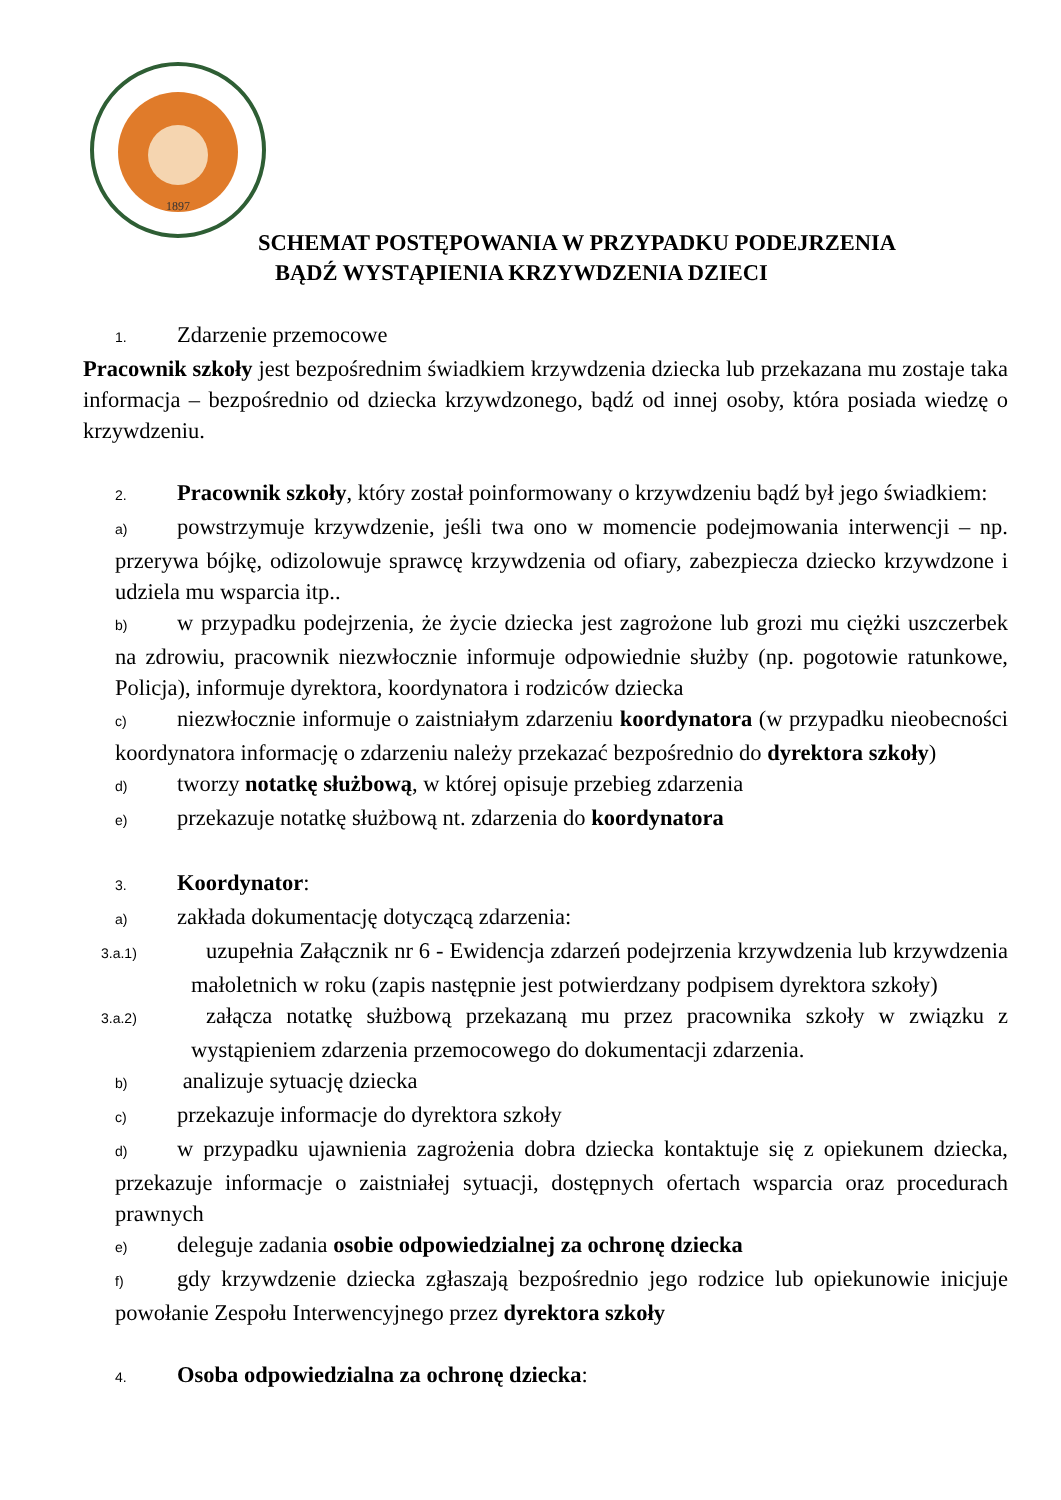1897
SCHEMAT POSTĘPOWANIA W PRZYPADKU PODEJRZENIA
BĄDŹ WYSTĄPIENIA KRZYWDZENIA DZIECI
1. Zdarzenie przemocowe
Pracownik szkoły jest bezpośrednim świadkiem krzywdzenia dziecka lub przekazana mu zostaje taka informacja – bezpośrednio od dziecka krzywdzonego, bądź od innej osoby, która posiada wiedzę o krzywdzeniu.
2. Pracownik szkoły, który został poinformowany o krzywdzeniu bądź był jego świadkiem:
a) powstrzymuje krzywdzenie, jeśli twa ono w momencie podejmowania interwencji – np. przerywa bójkę, odizolowuje sprawcę krzywdzenia od ofiary, zabezpiecza dziecko krzywdzone i udziela mu wsparcia itp..
b) w przypadku podejrzenia, że życie dziecka jest zagrożone lub grozi mu ciężki uszczerbek na zdrowiu, pracownik niezwłocznie informuje odpowiednie służby (np. pogotowie ratunkowe, Policja), informuje dyrektora, koordynatora i rodziców dziecka
c) niezwłocznie informuje o zaistniałym zdarzeniu koordynatora (w przypadku nieobecności koordynatora informację o zdarzeniu należy przekazać bezpośrednio do dyrektora szkoły)
d) tworzy notatkę służbową, w której opisuje przebieg zdarzenia
e) przekazuje notatkę służbową nt. zdarzenia do koordynatora
3. Koordynator:
a) zakłada dokumentację dotyczącą zdarzenia:
3.a.1) uzupełnia Załącznik nr 6 - Ewidencja zdarzeń podejrzenia krzywdzenia lub krzywdzenia małoletnich w roku (zapis następnie jest potwierdzany podpisem dyrektora szkoły)
3.a.2) załącza notatkę służbową przekazaną mu przez pracownika szkoły w związku z wystąpieniem zdarzenia przemocowego do dokumentacji zdarzenia.
b) analizuje sytuację dziecka
c) przekazuje informacje do dyrektora szkoły
d) w przypadku ujawnienia zagrożenia dobra dziecka kontaktuje się z opiekunem dziecka, przekazuje informacje o zaistniałej sytuacji, dostępnych ofertach wsparcia oraz procedurach prawnych
e) deleguje zadania osobie odpowiedzialnej za ochronę dziecka
f) gdy krzywdzenie dziecka zgłaszają bezpośrednio jego rodzice lub opiekunowie inicjuje powołanie Zespołu Interwencyjnego przez dyrektora szkoły
4. Osoba odpowiedzialna za ochronę dziecka: